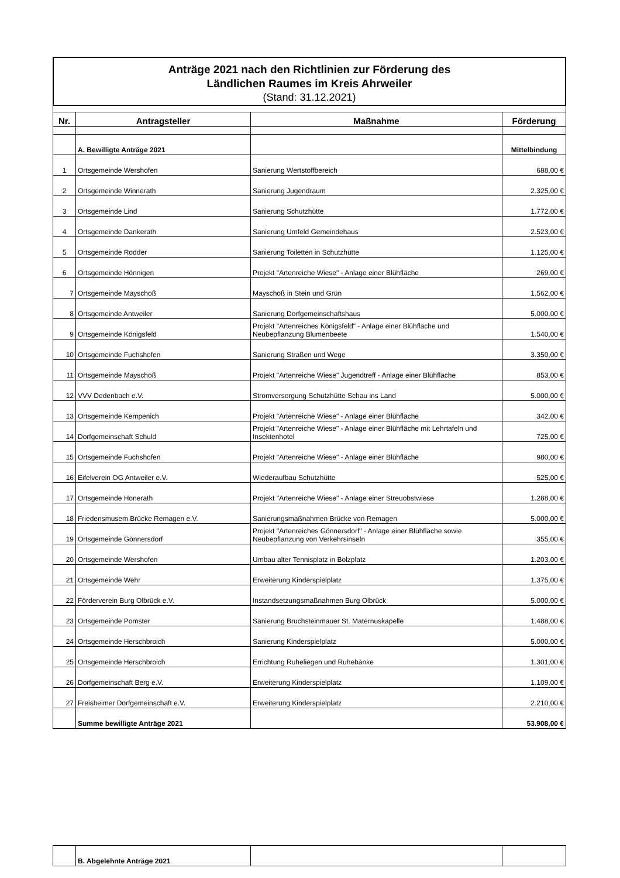Anträge 2021 nach den Richtlinien zur Förderung des
Ländlichen Raumes im Kreis Ahrweiler
(Stand: 31.12.2021)
| Nr. | Antragsteller | Maßnahme | Förderung |
| --- | --- | --- | --- |
| | A. Bewilligte Anträge 2021 | | Mittelbindung |
| 1 | Ortsgemeinde Wershofen | Sanierung Wertstoffbereich | 688,00 € |
| 2 | Ortsgemeinde Winnerath | Sanierung Jugendraum | 2.325,00 € |
| 3 | Ortsgemeinde Lind | Sanierung Schutzhütte | 1.772,00 € |
| 4 | Ortsgemeinde Dankerath | Sanierung Umfeld Gemeindehaus | 2.523,00 € |
| 5 | Ortsgemeinde Rodder | Sanierung Toiletten in Schutzhütte | 1.125,00 € |
| 6 | Ortsgemeinde Hönnigen | Projekt "Artenreiche Wiese" - Anlage einer Blühfläche | 269,00 € |
| 7 | Ortsgemeinde Mayschoß | Mayschoß in Stein und Grün | 1.562,00 € |
| 8 | Ortsgemeinde Antweiler | Sanierung Dorfgemeinschaftshaus | 5.000,00 € |
| 9 | Ortsgemeinde Königsfeld | Projekt "Artenreiches Königsfeld" - Anlage einer Blühfläche und Neubepflanzung Blumenbeete | 1.540,00 € |
| 10 | Ortsgemeinde Fuchshofen | Sanierung Straßen und Wege | 3.350,00 € |
| 11 | Ortsgemeinde Mayschoß | Projekt "Artenreiche Wiese" Jugendtreff - Anlage einer Blühfläche | 853,00 € |
| 12 | VVV Dedenbach e.V. | Stromversorgung Schutzhütte Schau ins Land | 5.000,00 € |
| 13 | Ortsgemeinde Kempenich | Projekt "Artenreiche Wiese" - Anlage einer Blühfläche | 342,00 € |
| 14 | Dorfgemeinschaft Schuld | Projekt "Artenreiche Wiese" - Anlage einer Blühfläche mit Lehrtafeln und Insektenhotel | 725,00 € |
| 15 | Ortsgemeinde Fuchshofen | Projekt "Artenreiche Wiese" - Anlage einer Blühfläche | 980,00 € |
| 16 | Eifelverein OG Antweiler e.V. | Wiederaufbau Schutzhütte | 525,00 € |
| 17 | Ortsgemeinde Honerath | Projekt "Artenreiche Wiese" - Anlage einer Streuobstwiese | 1.288,00 € |
| 18 | Friedensmusem Brücke Remagen e.V. | Sanierungsmaßnahmen Brücke von Remagen | 5.000,00 € |
| 19 | Ortsgemeinde Gönnersdorf | Projekt "Artenreiches Gönnersdorf" - Anlage einer Blühfläche sowie Neubepflanzung von Verkehrsinseln | 355,00 € |
| 20 | Ortsgemeinde Wershofen | Umbau alter Tennisplatz in Bolzplatz | 1.203,00 € |
| 21 | Ortsgemeinde Wehr | Erweiterung Kinderspielplatz | 1.375,00 € |
| 22 | Förderverein Burg Olbrück e.V. | Instandsetzungsmaßnahmen Burg Olbrück | 5.000,00 € |
| 23 | Ortsgemeinde Pomster | Sanierung Bruchsteinmauer St. Maternuskapelle | 1.488,00 € |
| 24 | Ortsgemeinde Herschbroich | Sanierung Kinderspielplatz | 5.000,00 € |
| 25 | Ortsgemeinde Herschbroich | Errichtung Ruheliegen und Ruhebänke | 1.301,00 € |
| 26 | Dorfgemeinschaft Berg e.V. | Erweiterung Kinderspielplatz | 1.109,00 € |
| 27 | Freisheimer Dorfgemeinschaft e.V. | Erweiterung Kinderspielplatz | 2.210,00 € |
| | Summe bewilligte Anträge 2021 | | 53.908,00 € |
| | B. Abgelehnte Anträge 2021 | | |